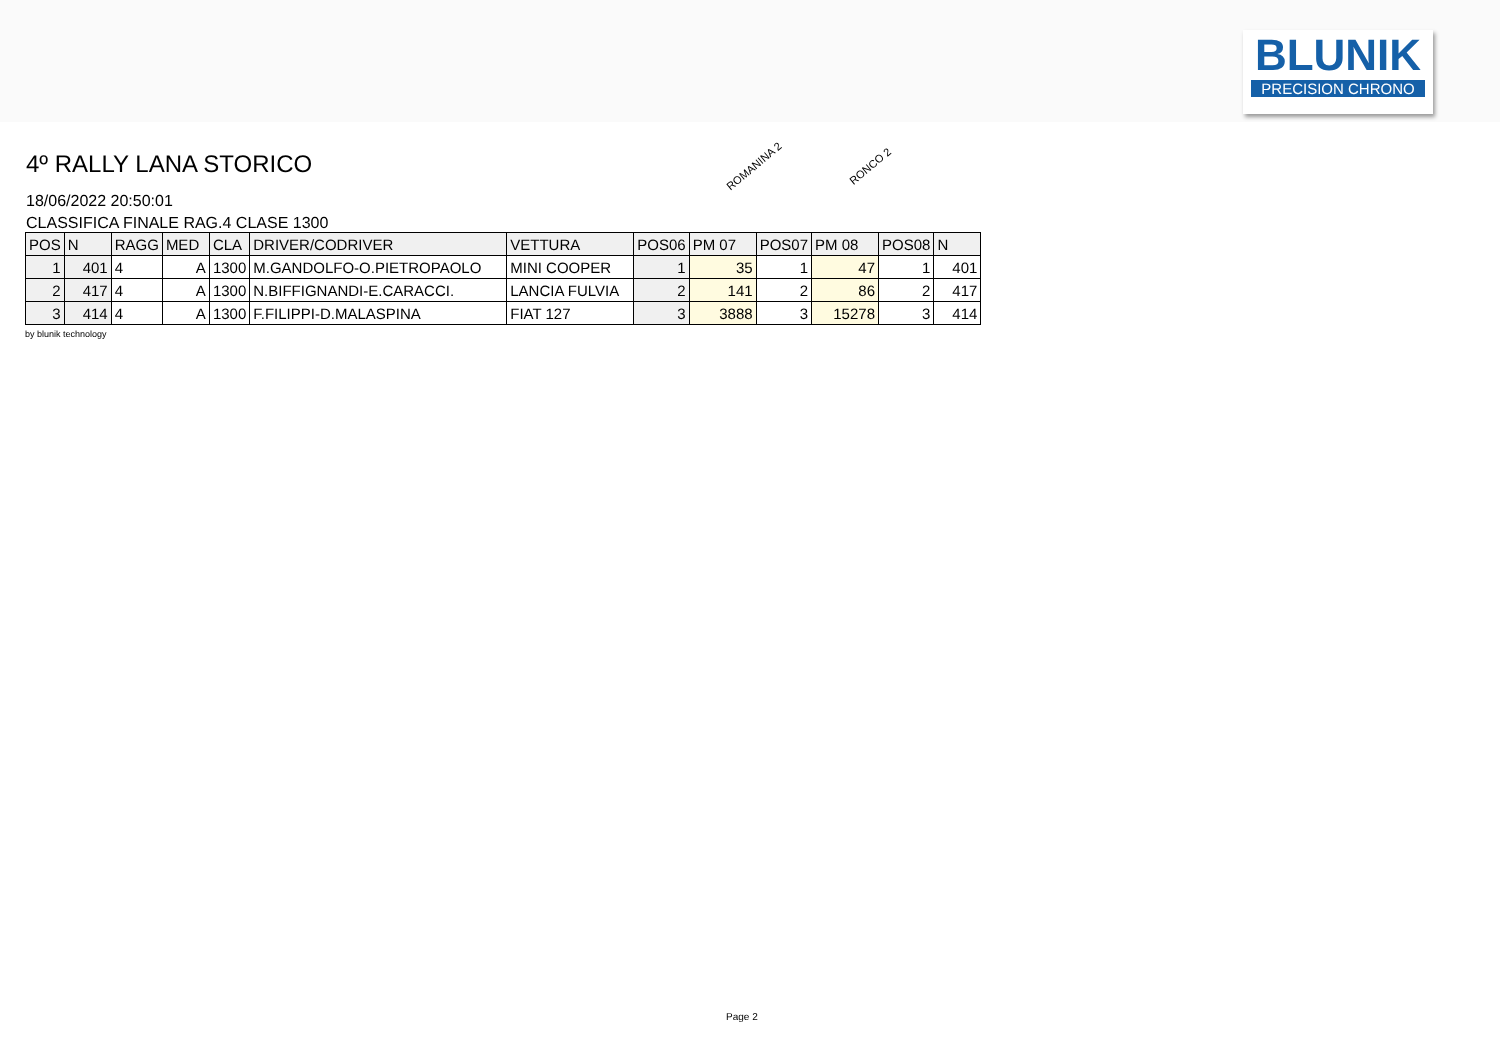BLUNIK
PRECISION CHRONO
ROMANINA 2 RONCO 2
4º RALLY LANA STORICO
18/06/2022 20:50:01
CLASSIFICA FINALE RAG.4 CLASE 1300
| POS | N | RAGG | MED | CLA | DRIVER/CODRIVER | VETTURA | POS06 | PM 07 | POS07 | PM 08 | POS08 | N |
| --- | --- | --- | --- | --- | --- | --- | --- | --- | --- | --- | --- | --- |
| 1 | 401 | 4 | A | 1300 | M.GANDOLFO-O.PIETROPAOLO | MINI COOPER | 1 | 35 | 1 | 47 | 1 | 401 |
| 2 | 417 | 4 | A | 1300 | N.BIFFIGNANDI-E.CARACCI. | LANCIA FULVIA | 2 | 141 | 2 | 86 | 2 | 417 |
| 3 | 414 | 4 | A | 1300 | F.FILIPPI-D.MALASPINA | FIAT 127 | 3 | 3888 | 3 | 15278 | 3 | 414 |
by blunik technology
Page 2